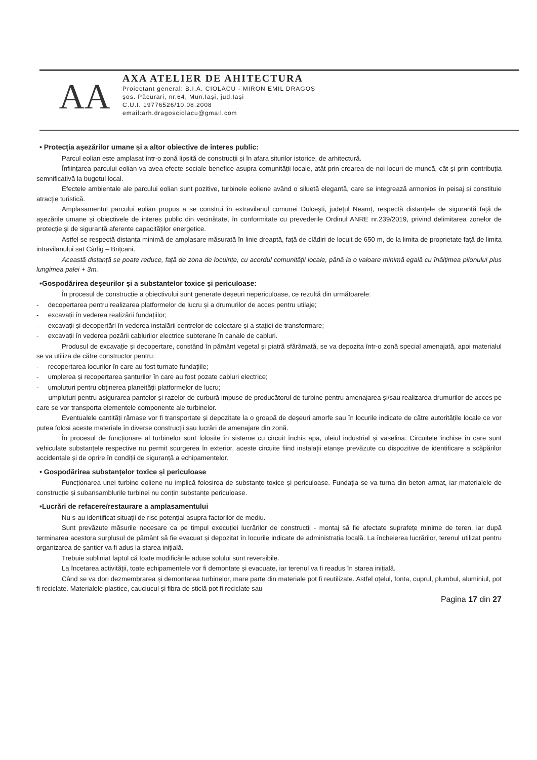AA
AXA ATELIER DE AHITECTURA
Proiectant general: B.I.A. CIOLACU - MIRON EMIL DRAGOȘ
șos. Păcurari, nr.64, Mun.Iași, jud.Iași
C.U.I. 19776526/10.08.2008
email:arh.dragosciolacu@gmail.com
• Protecția așezărilor umane și a altor obiective de interes public:
Parcul eolian este amplasat într-o zonă lipsită de construcții și în afara siturilor istorice, de arhitectură.
Înființarea parcului eolian va avea efecte sociale benefice asupra comunității locale, atât prin crearea de noi locuri de muncă, cât și prin contribuția semnificativă la bugetul local.
Efectele ambientale ale parcului eolian sunt pozitive, turbinele eoliene având o siluetă elegantă, care se integrează armonios în peisaj și constituie atracție turistică.
Amplasamentul parcului eolian propus a se construi în extravilanul comunei Dulcești, județul Neamț, respectă distanțele de siguranță față de așezările umane și obiectivele de interes public din vecinătate, în conformitate cu prevederile Ordinul ANRE nr.239/2019, privind delimitarea zonelor de protecție și de siguranță aferente capacităților energetice.
Astfel se respectă distanța minimă de amplasare măsurată în linie dreaptă, față de clădiri de locuit de 650 m, de la limita de proprietate față de limita intravilanului sat Cârlig – Brițcani.
Această distanță se poate reduce, față de zona de locuințe, cu acordul comunității locale, până la o valoare minimă egală cu înălțimea pilonului plus lungimea palei + 3m.
•Gospodărirea deșeurilor și a substantelor toxice și periculoase:
În procesul de construcție a obiectivului sunt generate deșeuri nepericuloase, ce rezultă din următoarele:
- decopertarea pentru realizarea platformelor de lucru și a drumurilor de acces pentru utilaje;
- excavații în vederea realizării fundațiilor;
- excavații și decopertări în vederea instalării centrelor de colectare și a stației de transformare;
- excavații în vederea pozării cablurilor electrice subterane în canale de cabluri.
Produsul de excavație și decopertare, constând în pământ vegetal și piatră sfărâmată, se va depozita într-o zonă special amenajată, apoi materialul se va utiliza de către constructor pentru:
- recopertarea locurilor în care au fost turnate fundațiile;
- umplerea și recopertarea șanțurilor în care au fost pozate cabluri electrice;
- umpluturi pentru obținerea planeității platformelor de lucru;
- umpluturi pentru asigurarea pantelor și razelor de curbură impuse de producătorul de turbine pentru amenajarea și/sau realizarea drumurilor de acces pe care se vor transporta elementele componente ale turbinelor.
Eventualele cantități rămase vor fi transportate și depozitate la o groapă de deșeuri amorfe sau în locurile indicate de către autoritățile locale ce vor putea folosi aceste materiale în diverse construcții sau lucrări de amenajare din zonă.
În procesul de funcționare al turbinelor sunt folosite în sisteme cu circuit închis apa, uleiul industrial și vaselina. Circuitele închise în care sunt vehiculate substanțele respective nu permit scurgerea în exterior, aceste circuite fiind instalații etanșe prevăzute cu dispozitive de identificare a scăpărilor accidentale și de oprire în condiții de siguranță a echipamentelor.
• Gospodărirea substanțelor toxice și periculoase
Funcționarea unei turbine eoliene nu implică folosirea de substanțe toxice și periculoase. Fundația se va turna din beton armat, iar materialele de construcție și subansamblurile turbinei nu conțin substanțe periculoase.
•Lucrări de refacere/restaurare a amplasamentului
Nu s-au identificat situații de risc potențial asupra factorilor de mediu.
Sunt prevăzute măsurile necesare ca pe timpul execuției lucrărilor de construcții - montaj să fie afectate suprafețe minime de teren, iar după terminarea acestora surplusul de pământ să fie evacuat și depozitat în locurile indicate de administrația locală. La încheierea lucrărilor, terenul utilizat pentru organizarea de șantier va fi adus la starea inițială.
Trebuie subliniat faptul că toate modificările aduse solului sunt reversibile.
La încetarea activității, toate echipamentele vor fi demontate și evacuate, iar terenul va fi readus în starea inițială.
Când se va dori dezmembrarea și demontarea turbinelor, mare parte din materiale pot fi reutilizate. Astfel oțelul, fonta, cuprul, plumbul, aluminiul, pot fi reciclate. Materialele plastice, cauciucul și fibra de sticlă pot fi reciclate sau
Pagina 17 din 27